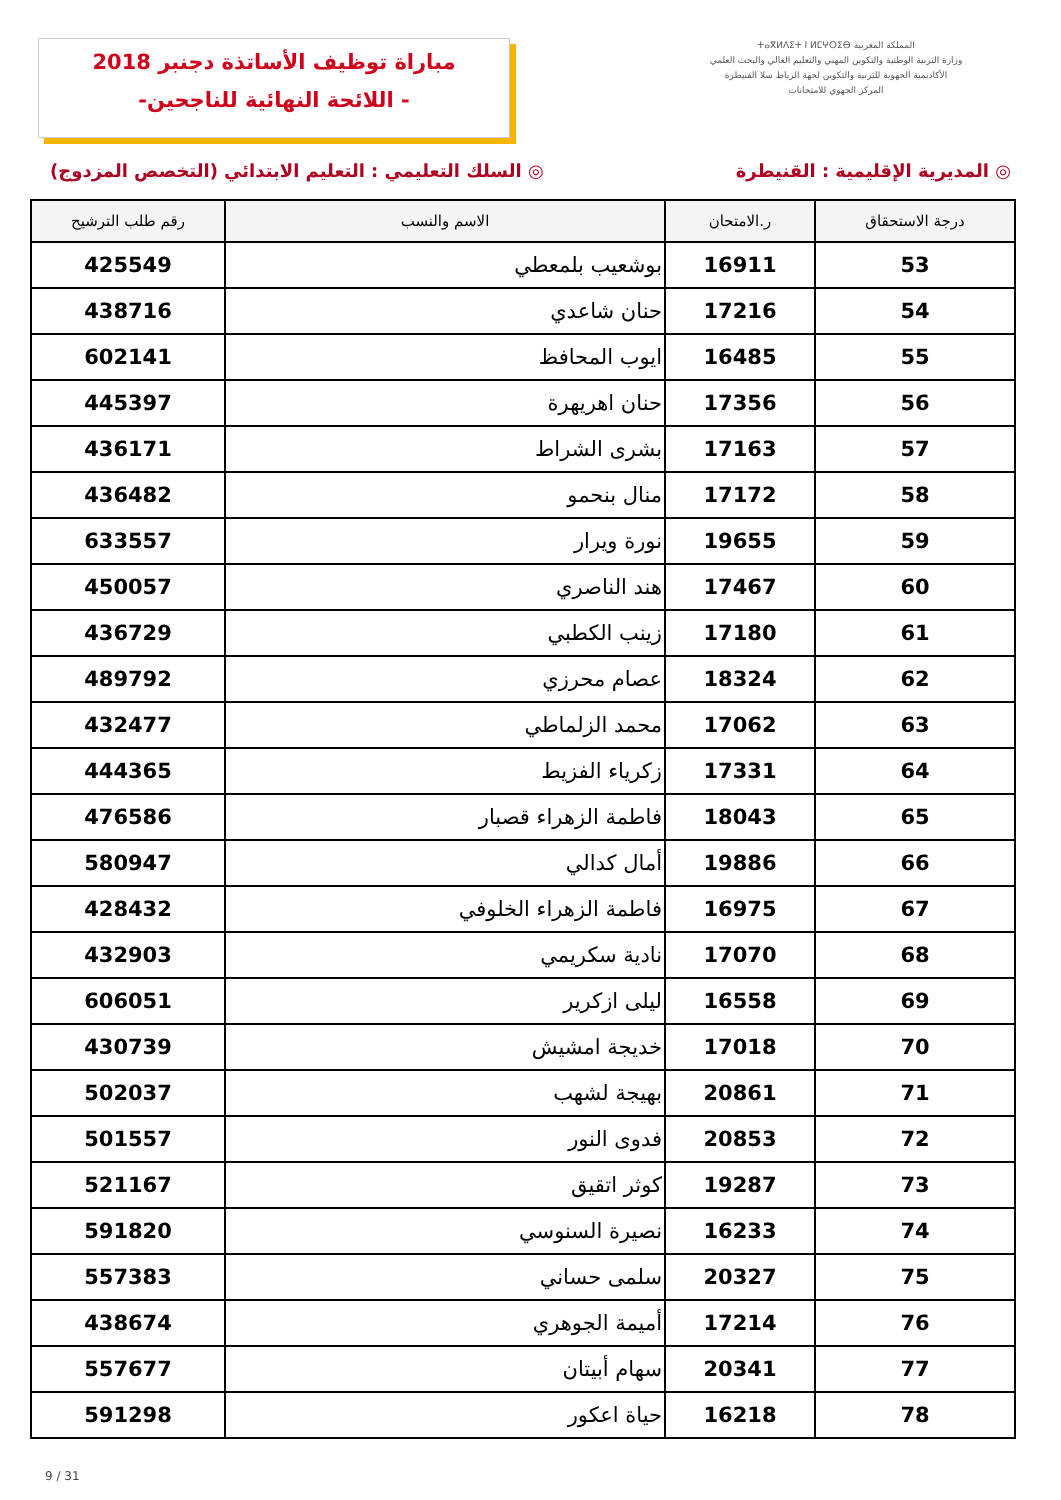مباراة توظيف الأساتذة دجنبر 2018
-اللائحة النهائية للناجحين -
المملكة المغربية ⵜⴰⴳⵍⴷⵉⵜ ⵏ ⵍⵎⵖⵔⵉⴱ
وزارة التربية الوطنية والتكوين المهني والتعليم العالي والبحث العلمي
الأكاديمية الجهوية للتربية والتكوين لجهة الرباط سلا القنيطرة
المركز الجهوي للامتحانات
◎ المديرية الإقليمية : القنيطرة ◎ السلك التعليمي : التعليم الابتدائي (التخصص المزدوج)
| درجة الاستحقاق | ر.الامتحان | الاسم والنسب | رقم طلب الترشيح |
| --- | --- | --- | --- |
| 53 | 16911 | بوشعيب بلمعطي | 425549 |
| 54 | 17216 | حنان شاعدي | 438716 |
| 55 | 16485 | ايوب المحافظ | 602141 |
| 56 | 17356 | حنان اهريهرة | 445397 |
| 57 | 17163 | بشرى الشراط | 436171 |
| 58 | 17172 | منال بنحمو | 436482 |
| 59 | 19655 | نورة ويرار | 633557 |
| 60 | 17467 | هند الناصري | 450057 |
| 61 | 17180 | زينب الكطبي | 436729 |
| 62 | 18324 | عصام محرزي | 489792 |
| 63 | 17062 | محمد الزلماطي | 432477 |
| 64 | 17331 | زكرياء الفزيط | 444365 |
| 65 | 18043 | فاطمة الزهراء قصبار | 476586 |
| 66 | 19886 | أمال كدالي | 580947 |
| 67 | 16975 | فاطمة الزهراء الخلوفي | 428432 |
| 68 | 17070 | نادية سكريمي | 432903 |
| 69 | 16558 | ليلى ازكرير | 606051 |
| 70 | 17018 | خديجة امشيش | 430739 |
| 71 | 20861 | بهيجة لشهب | 502037 |
| 72 | 20853 | فدوى النور | 501557 |
| 73 | 19287 | كوثر اتقيق | 521167 |
| 74 | 16233 | نصيرة السنوسي | 591820 |
| 75 | 20327 | سلمى حساني | 557383 |
| 76 | 17214 | أميمة الجوهري | 438674 |
| 77 | 20341 | سهام أبيتان | 557677 |
| 78 | 16218 | حياة اعكور | 591298 |
9 / 31